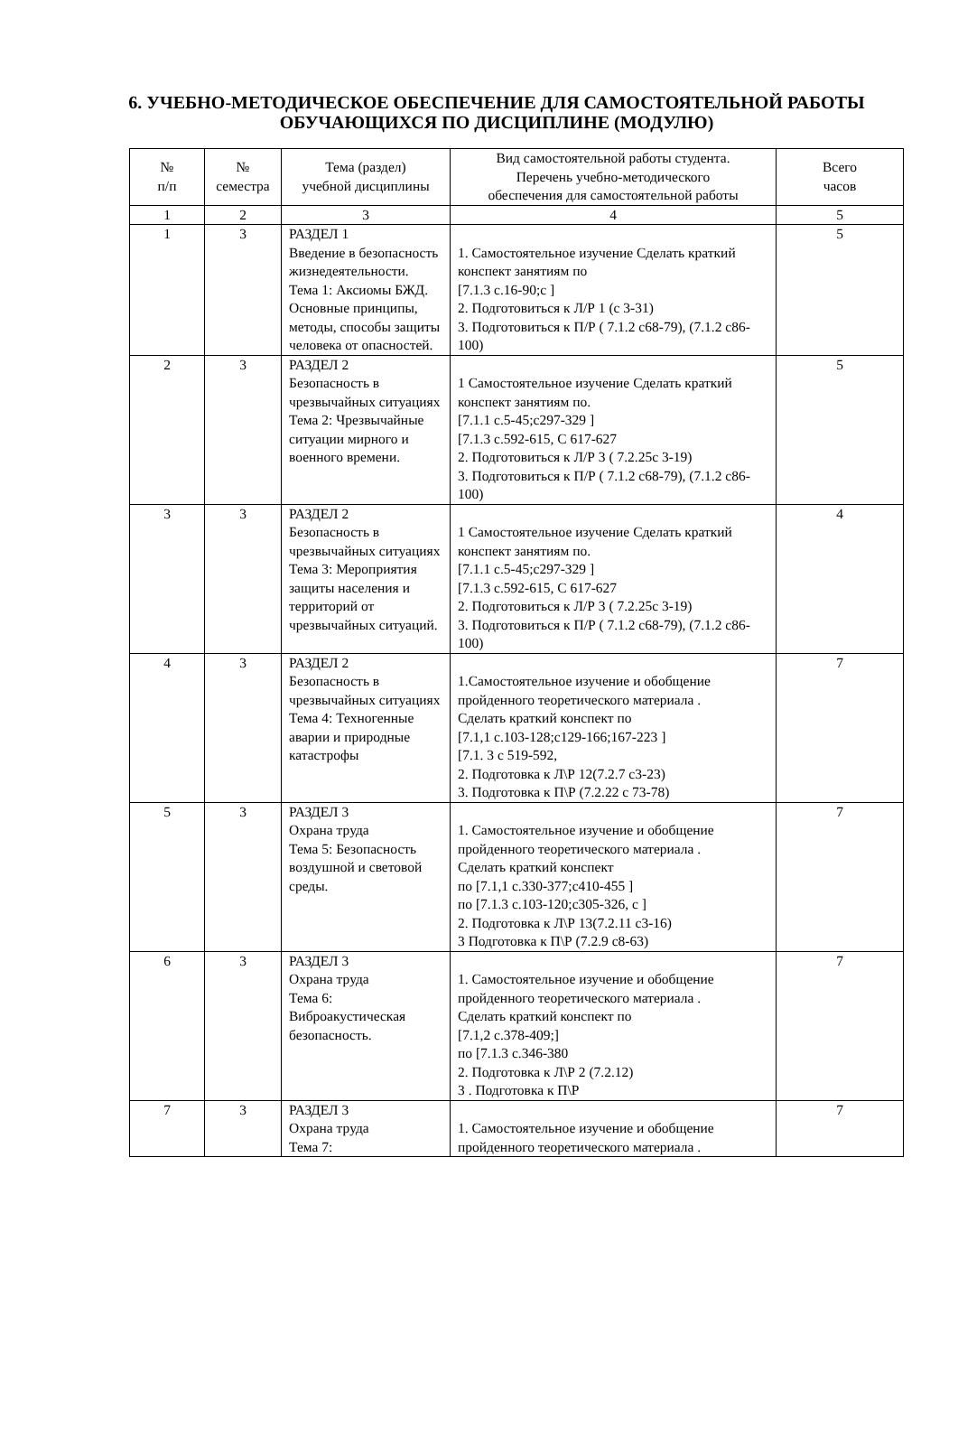6. УЧЕБНО-МЕТОДИЧЕСКОЕ ОБЕСПЕЧЕНИЕ ДЛЯ САМОСТОЯТЕЛЬНОЙ РАБОТЫ ОБУЧАЮЩИХСЯ ПО ДИСЦИПЛИНЕ (МОДУЛЮ)
| № п/п | № семестра | Тема (раздел) учебной дисциплины | Вид самостоятельной работы студента. Перечень учебно-методического обеспечения для самостоятельной работы | Всего часов |
| --- | --- | --- | --- | --- |
| 1 | 2 | 3 | 4 | 5 |
| 1 | 3 | РАЗДЕЛ 1 Введение в безопасность жизнедеятельности. Тема 1: Аксиомы БЖД. Основные принципы, методы, способы защиты человека от опасностей. | 1. Самостоятельное изучение Сделать краткий конспект занятиям по [7.1.3 с.16-90;с ] 2. Подготовиться к Л/Р 1 (с 3-31) 3. Подготовиться к П/Р ( 7.1.2 с68-79), (7.1.2 с86-100) | 5 |
| 2 | 3 | РАЗДЕЛ 2 Безопасность в чрезвычайных ситуациях Тема 2: Чрезвычайные ситуации мирного и военного времени. | 1 Самостоятельное изучение Сделать краткий конспект занятиям по. [7.1.1 с.5-45;с297-329 ] [7.1.3 с.592-615, С 617-627 2. Подготовиться к Л/Р 3 ( 7.2.25с 3-19) 3. Подготовиться к П/Р ( 7.1.2 с68-79), (7.1.2 с86-100) | 5 |
| 3 | 3 | РАЗДЕЛ 2 Безопасность в чрезвычайных ситуациях Тема 3: Мероприятия защиты населения и территорий от чрезвычайных ситуаций. | 1 Самостоятельное изучение Сделать краткий конспект занятиям по. [7.1.1 с.5-45;с297-329 ] [7.1.3 с.592-615, С 617-627 2. Подготовиться к Л/Р 3 ( 7.2.25с 3-19) 3. Подготовиться к П/Р ( 7.1.2 с68-79), (7.1.2 с86-100) | 4 |
| 4 | 3 | РАЗДЕЛ 2 Безопасность в чрезвычайных ситуациях Тема 4: Техногенные аварии и природные катастрофы | 1.Самостоятельное изучение и обобщение пройденного теоретического материала . Сделать краткий конспект по [7.1,1 с.103-128;с129-166;167-223 ] [7.1. 3 с 519-592, 2. Подготовка к Л\Р 12(7.2.7 с3-23) 3. Подготовка к П\Р (7.2.22 с 73-78) | 7 |
| 5 | 3 | РАЗДЕЛ 3 Охрана труда Тема 5: Безопасность воздушной и световой среды. | 1. Самостоятельное изучение и обобщение пройденного теоретического материала . Сделать краткий конспект по [7.1,1 с.330-377;с410-455 ] по [7.1.3 с.103-120;с305-326, с ] 2. Подготовка к Л\Р 13(7.2.11 с3-16) 3 Подготовка к П\Р (7.2.9 с8-63) | 7 |
| 6 | 3 | РАЗДЕЛ 3 Охрана труда Тема 6: Виброакустическая безопасность. | 1. Самостоятельное изучение и обобщение пройденного теоретического материала . Сделать краткий конспект по [7.1,2 с.378-409;] по [7.1.3 с.346-380 2. Подготовка к Л\Р 2 (7.2.12) 3 . Подготовка к П\Р | 7 |
| 7 | 3 | РАЗДЕЛ 3 Охрана труда Тема 7: | 1. Самостоятельное изучение и обобщение пройденного теоретического материала . | 7 |